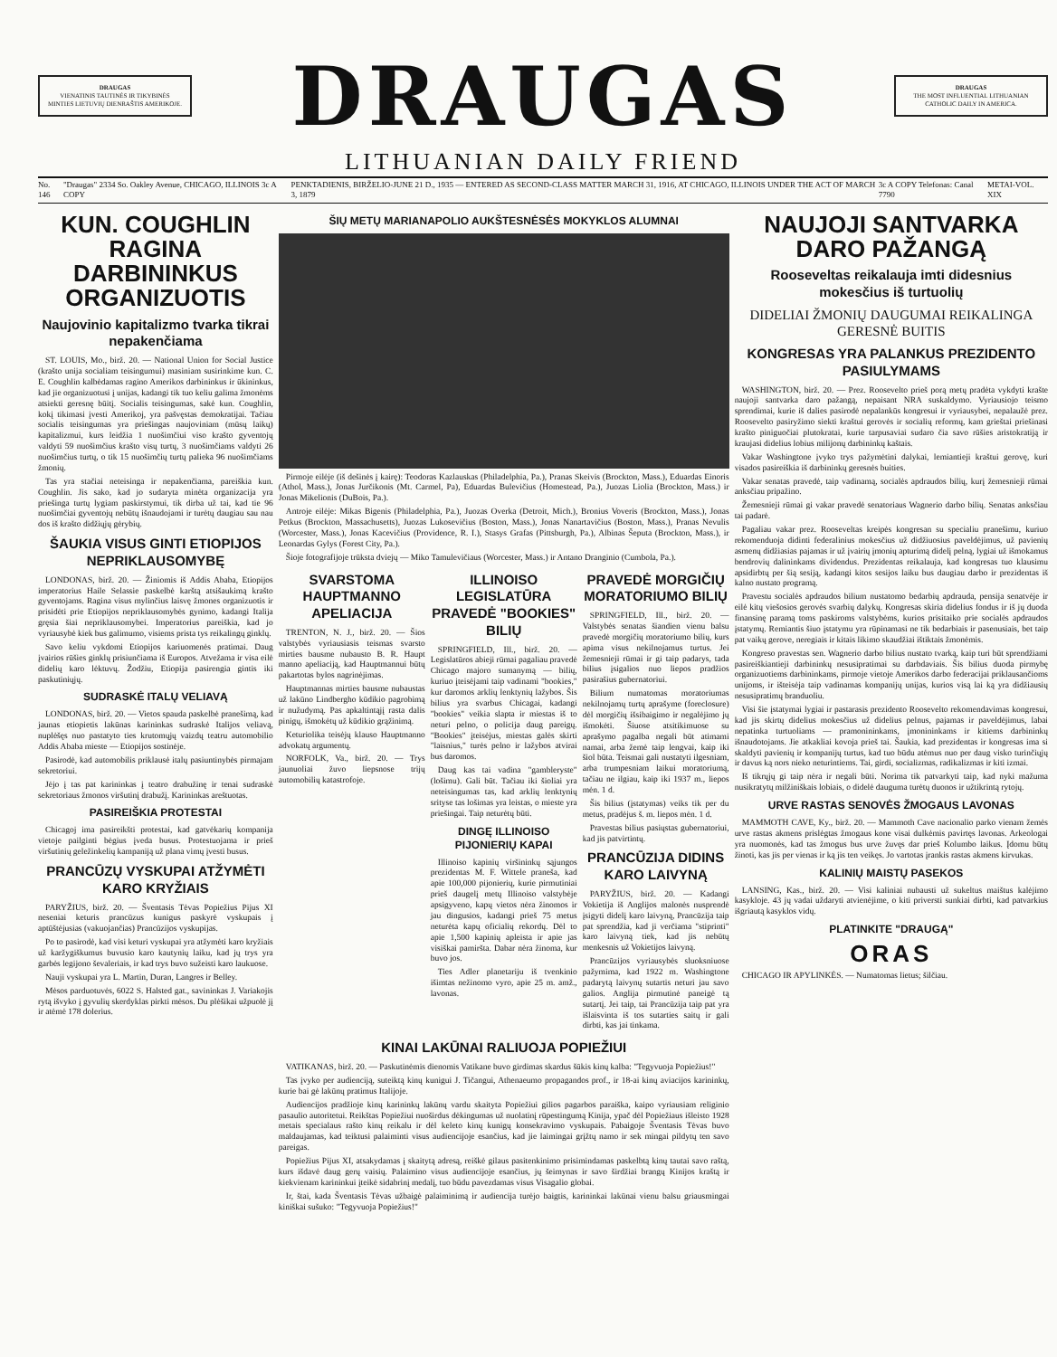DRAUGAS
VIENATINIS TAUTINĖS IR TIKYBINĖS MINTIES LIETUVIŲ DIENRAŠTIS AMERIKOJE.
DRAUGAS
DRAUGAS
THE MOST INFLUENTIAL LITHUANIAN CATHOLIC DAILY IN AMERICA.
LITHUANIAN DAILY FRIEND
No. 146 "Draugas" 2334 So. Oakley Avenue, CHICAGO, ILLINOIS 3c A COPY PENKTADIENIS, BIRŽELIO-JUNE 21 D., 1935 — ENTERED AS SECOND-CLASS MATTER MARCH 31, 1916, AT CHICAGO, ILLINOIS UNDER THE ACT OF MARCH 3, 1879 3c A COPY Telefonas: Canal 7790 METAI-VOL. XIX
KUN. COUGHLIN RAGINA DARBININKUS ORGANIZUOTIS
Naujovinio kapitalizmo tvarka tikrai nepakenčiama
ST. LOUIS, Mo., birž. 20. — National Union for Social Justice (krašto unija socialiam teisingumui) masiniam susirinkime kun. C. E. Coughlin kalbėdamas ragino Amerikos darbininkus ir ūkininkus, kad jie organizuotusi į unijas, kadangi tik tuo keliu galima žmonėms atsiekti geresnę būitį. Socialis teisingumas, sakė kun. Coughlin, kokį tikimasi įvesti Amerikoj, yra pašvęstas demokratijai. Tačiau socialis teisingumas yra priešingas naujoviniam (mūsų laikų) kapitalizmui, kurs leidžia 1 nuošimčiui viso krašto gyventojų valdyti 59 nuošimčius krašto visų turtų, 3 nuošimčiams valdyti 26 nuošimčius turtų, o tik 15 nuošimčių turtų palieka 96 nuošimčiams žmonių.
Tas yra stačiai neteisinga ir nepakenčiama, pareiškia kun. Coughlin. Jis sako, kad jo sudaryta minėta organizacija yra priešinga turtų lygiam paskirstymui, tik dirba už tai, kad tie 96 nuošimčiai gyventojų nebūtų išnaudojami ir turėtų daugiau sau nau dos iš krašto didžiųjų gėrybių.
ŠAUKIA VISUS GINTI ETIOPIJOS NEPRIKLAUSOMYBĘ
LONDONAS, birž. 20. — Žiniomis iš Addis Ababa, Etiopijos imperatorius Haile Selassie paskelbė karštą atsišaukimą krašto gyventojams. Ragina visus mylinčius laisvę žmones organizuotis ir prisidėti prie Etiopijos nepriklausomybės gynimo, kadangi Italija gręsia šiai nepriklausomybei. Imperatorius pareiškia, kad jo vyriausybė kiek bus galimumo, visiems prista tys reikalingų ginklų.
Savo keliu vykdomi Etiopijos kariuomenės pratimai. Daug įvairios rūšies ginklų prisiunčiama iš Europos. Atvežama ir visa eilė didelių karo lėktuvų. Žodžiu, Etiopija pasirengia gintis iki paskutiniųjų.
SUDRASKĖ ITALŲ VELIAVĄ
LONDONAS, birž. 20. — Vietos spauda paskelbė pranešimą, kad jaunas etiopietis lakūnas karininkas sudraskė Italijos veliavą, nuplėšęs nuo pastatyto ties krutomųjų vaizdų teatru automobilio Addis Ababa mieste — Etiopijos sostinėje.
Pasirodė, kad automobilis priklausė italų pasiuntinybės pirmajam sekretoriui.
Jėjo į tas pat karininkas į teatro drabužinę ir tenai sudraskė sekretoriaus žmonos viršutinį drabužį. Karininkas areštuotas.
PASIREIŠKIA PROTESTAI
Chicagoj ima pasireikšti protestai, kad gatvėkarių kompanija vietoje pailginti bėgius įveda busus. Protestuojama ir prieš viršutinių geležinkelių kampaniją už plana vimų įvesti busus.
PRANCŪZŲ VYSKUPAI ATŽYMĖTI KARO KRYŽIAIS
PARYŽIUS, birž. 20. — Šventasis Tėvas Popiežius Pijus XI neseniai keturis prancūzus kunigus paskyrė vyskupais į aptūštėjusias (vakuojančias) Prancūzijos vyskupijas.
Po to pasirodė, kad visi keturi vyskupai yra atžymėti karo kryžiais už karžygiškumus buvusio karo kautynių laiku, kad jų trys yra garbės legijono ševaleriais, ir kad trys buvo sužeisti karo laukuose.
Nauji vyskupai yra L. Martin, Duran, Langres ir Belley.
Mėsos parduotuvės, 6022 S. Halsted gat., savininkas J. Variakojis rytą išvyko į gyvulių skerdyklas pirkti mėsos. Du plėšikai užpuolė jį ir atėmė 178 dolerius.
ŠIŲ METŲ MARIANAPOLIO AUKŠTESNĖSĖS MOKYKLOS ALUMNAI
Pirmoje eilėje (iš dešinės į kairę): Teodoras Kazlauskas (Philadelphia, Pa.), Pranas Skeivis (Brockton, Mass.), Eduardas Einoris (Athol, Mass.), Jonas Jurčikonis (Mt. Carmel, Pa), Eduardas Bulevičius (Homestead, Pa.), Juozas Liolia (Brockton, Mass.) ir Jonas Mikelionis (DuBois, Pa.).
Antroje eilėje: Mikas Bigenis (Philadelphia, Pa.), Juozas Overka (Detroit, Mich.), Bronius Voveris (Brockton, Mass.), Jonas Petkus (Brockton, Massachusetts), Juozas Lukosevičius (Boston, Mass.), Jonas Nanartavičius (Boston, Mass.), Pranas Nevulis (Worcester, Mass.), Jonas Kacevičius (Providence, R. I.), Stasys Grafas (Pittsburgh, Pa.), Albinas Šeputa (Brockton, Mass.), ir Leonardas Gylys (Forest City, Pa.).
Šioje fotografijoje trūksta dviejų — Miko Tamulevičiaus (Worcester, Mass.) ir Antano Dranginio (Cumbola, Pa.).
SVARSTOMA HAUPTMANNO APELIACIJA
TRENTON, N. J., birž. 20. — Šios valstybės vyriausiasis teismas svarsto mirties bausme nubausto B. R. Haupt manno apeliaciją, kad Hauptmannui būtų pakartotas bylos nagrinėjimas.
Hauptmannas mirties bausme nubaustas už lakūno Lindbergho kūdikio pagrobimą ir nužudymą. Pas apkaltintąjį rasta dalis pinigų, išmokėtų už kūdikio grąžinimą.
Keturiolika teisėjų klauso Hauptmanno advokatų argumentų.
NORFOLK, Va., birž. 20. — Trys jaunuoliai žuvo liepsnose trijų automobilių katastrofoje.
ILLINOISO LEGISLATŪRA PRAVEDĖ "BOOKIES" BILIŲ
SPRINGFIELD, Ill., birž. 20. — Legislatūros abieji rūmai pagaliau pravedė Chicago majoro sumanymą — bilių, kuriuo įteisėjami taip vadinami "bookies," kur daromos arklių lenktynių lažybos. Šis bilius yra svarbus Chicagai, kadangi "bookies" veikia slapta ir miestas iš to neturi pelno, o policija daug pareigų. "Bookies" įteisėjus, miestas galės skirti "laisnius," turės pelno ir lažybos atvirai bus daromos.
Daug kas tai vadina "gambleryste" (lošimu). Gali būt. Tačiau iki šioliai yra neteisingumas tas, kad arklių lenktynių srityse tas lošimas yra leistas, o mieste yra priešingai. Taip neturėtų būti.
DINGĘ ILLINOISO PIJONIERIŲ KAPAI
Illinoiso kapinių viršininkų sąjungos prezidentas M. F. Wittele praneša, kad apie 100,000 pijonierių, kurie pirmutiniai prieš daugelį metų Illinoiso valstybėje apsigyveno, kapų vietos nėra žinomos ir jau dingusios, kadangi prieš 75 metus neturėta kapų oficialių rekordų. Dėl to apie 1,500 kapinių apleista ir apie jas visiškai pamiršta. Dabar nėra žinoma, kur buvo jos.
Ties Adler planetariju iš tvenkinio išimtas nežinomo vyro, apie 25 m. amž., lavonas.
PRAVEDĖ MORGIČIŲ MORATORIUMO BILIŲ
SPRINGFIELD, Ill., birž. 20. — Valstybės senatas šiandien vienu balsu pravedė morgičių moratoriumo bilių, kurs apima visus nekilnojamus turtus. Jei žemesnieji rūmai ir gi taip padarys, tada bilius įsigalios nuo liepos pradžios pasirašius gubernatoriui.
Bilium numatomas moratoriumas nekilnojamų turtų aprašyme (foreclosure) dėl morgičių išsibaigimo ir negalėjimo jų išmokėti. Šiuose atsitikimuose su aprašymo pagalba negali būt atimami namai, arba žemė taip lengvai, kaip iki šiol būta. Teismai gali nustatyti ilgesniam, arba trumpesniam laikui moratoriumą, tačiau ne ilgiau, kaip iki 1937 m., liepos mėn. 1 d.
Šis bilius (įstatymas) veiks tik per du metus, pradėjus š. m. liepos mėn. 1 d.
Pravestas bilius pasiųstas gubernatoriui, kad jis patvirtintų.
PRANCŪZIJA DIDINS KARO LAIVYNĄ
PARYŽIUS, birž. 20. — Kadangi Vokietija iš Anglijos malonės nusprendė įsigyti didelį karo laivyną, Prancūzija taip pat sprendžia, kad ji verčiama "stiprinti" karo laivyną tiek, kad jis nebūtų menkesnis už Vokietijos laivyną.
Prancūzijos vyriausybės sluoksniuose pažymima, kad 1922 m. Washingtone padarytą laivynų sutartis neturi jau savo galios. Anglija pirmutinė paneigė tą sutartį. Jei taip, tai Prancūzija taip pat yra išlaisvinta iš tos sutarties saitų ir gali dirbti, kas jai tinkama.
KINAI LAKŪNAI RALIUOJA POPIEŽIUI
VATIKANAS, birž. 20. — Paskutinėmis dienomis Vatikane buvo girdimas skardus šūkis kinų kalba: "Tegyvuoja Popiežius!"
Tas įvyko per audienciją, suteiktą kinų kunigui J. Tičangui, Athenaeumo propagandos prof., ir 18-ai kinų aviacijos karininkų, kurie bai gė lakūnų pratimus Italijoje.
Audiencijos pradžioje kinų karininkų lakūnų vardu skaityta Popiežiui gilios pagarbos paraiška, kaipo vyriausiam religinio pasaulio autoritetui. Reikštas Popiežiui nuoširdus dėkingumas už nuolatinį rūpestingumą Kinija, ypač dėl Popiežiaus išleisto 1928 metais specialaus rašto kinų reikalu ir dėl keleto kinų kunigų konsekravimo vyskupais. Pabaigoje Šventasis Tėvas buvo maldaujamas, kad teiktusi palaiminti visus audiencijoje esančius, kad jie laimingai grįžtų namo ir sek mingai pildytų ten savo pareigas.
Popiežius Pijus XI, atsakydamas į skaitytą adresą, reiškė gilaus pasitenkinimo prisimindamas paskelbtą kinų tautai savo raštą, kurs išdavė daug gerų vaisių. Palaimino visus audiencijoje esančius, jų šeimynas ir savo širdžiai brangų Kinijos kraštą ir kiekvienam karininkui įteikė sidabrinį medalį, tuo būdu pavezdamas visus Visagalio globai.
Ir, štai, kada Šventasis Tėvas užbaigė palaiminimą ir audiencija turėjo baigtis, karininkai lakūnai vienu balsu griausmingai kiniškai sušuko: "Tegyvuoja Popiežius!"
NAUJOJI SANTVARKA DARO PAŽANGĄ
Rooseveltas reikalauja imti didesnius mokesčius iš turtuolių
DIDELIAI ŽMONIŲ DAUGUMAI REIKALINGA GERESNĖ BUITIS
KONGRESAS YRA PALANKUS PREZIDENTO PASIULYMAMS
WASHINGTON, birž. 20. — Prez. Roosevelto prieš porą metų pradėta vykdyti krašte naujoji santvarka daro pažangą, nepaisant NRA suskaldymo. Vyriausiojo teismo sprendimai, kurie iš dalies pasirodė nepalankūs kongresui ir vyriausybei, nepalaužė prez. Roosevelto pasiryžimo siekti kraštui gerovės ir socialių reformų, kam grieštai priešinasi krašto piniguočiai plutokratai, kurie tarpusaviai sudaro čia savo rūšies aristokratiją ir kraujasi didelius lobius milijonų darbininkų kaštais.
Vakar Washingtone įvyko trys pažymėtini dalykai, lemiantieji kraštui gerovę, kuri visados pasireiškia iš darbininkų geresnės buities.
Vakar senatas pravedė, taip vadinamą, socialės apdraudos bilių, kurį žemesnieji rūmai anksčiau pripažino.
Žemesnieji rūmai gi vakar pravedė senatoriaus Wagnerio darbo bilių. Senatas anksčiau tai padarė.
Pagaliau vakar prez. Rooseveltas kreipės kongresan su specialiu pranešimu, kuriuo rekomenduoja didinti federalinius mokesčius už didžiuosius paveldėjimus, už pavienių asmenų didžiasias pajamas ir už įvairių įmonių apturimą didelį pelną, lygiai už išmokamus bendrovių dalininkams dividendus. Prezidentas reikalauja, kad kongresas tuo klausimu apsidirbtų per šią sesiją, kadangi kitos sesijos laiku bus daugiau darbo ir prezidentas iš kalno nustato programą.
Pravestu socialės apdraudos bilium nustatomo bedarbių apdrauda, pensija senatvėje ir eilė kitų viešosios gerovės svarbių dalykų. Kongresas skiria didelius fondus ir iš jų duoda finansinę paramą toms paskiroms valstybėms, kurios prisitaiko prie socialės apdraudos įstatymų. Remiantis šiuo įstatymu yra rūpinamasi ne tik bedarbiais ir pasenusiais, bet taip pat vaikų gerove, neregiais ir kitais likimo skaudžiai ištiktais žmonėmis.
Kongreso pravestas sen. Wagnerio darbo bilius nustato tvarką, kaip turi būt sprendžiami pasireiškiantieji darbininkų nesusipratimai su darbdaviais. Šis bilius duoda pirmybę organizuotiems darbininkams, pirmoje vietoje Amerikos darbo federacijai priklausančioms unijoms, ir išteisėja taip vadinamas kompanijų unijas, kurios visą lai ką yra didžiausių nesusipratimų branduoliu.
Visi šie įstatymai lygiai ir pastarasis prezidento Roosevelto rekomendavimas kongresui, kad jis skirtų didelius mokesčius už didelius pelnus, pajamas ir paveldėjimus, labai nepatinka turtuoliams — pramonininkams, įmonininkams ir kitiems darbininkų išnaudotojams. Jie atkakliai kovoja prieš tai. Šaukia, kad prezidentas ir kongresas ima si skaldyti pavienių ir kompanijų turtus, kad tuo būdu atėmus nuo per daug visko turinčiųjų ir davus ką nors nieko neturintiems. Tai, girdi, socializmas, radikalizmas ir kiti izmai.
Iš tikrųjų gi taip nėra ir negali būti. Norima tik patvarkyti taip, kad nyki mažuma nusikratytų milžiniškais lobiais, o didelė dauguma turėtų duonos ir užtikrintą rytojų.
URVE RASTAS SENOVĖS ŽMOGAUS LAVONAS
MAMMOTH CAVE, Ky., birž. 20. — Mammoth Cave nacionalio parko vienam žemės urve rastas akmens prislėgtas žmogaus kone visai dulkėmis pavirtęs lavonas. Arkeologai yra nuomonės, kad tas žmogus bus urve žuvęs dar prieš Kolumbo laikus. Įdomu būtų žinoti, kas jis per vienas ir ką jis ten veikęs. Jo vartotas įrankis rastas akmens kirvukas.
KALINIŲ MAISTŲ PASEKOS
LANSING, Kas., birž. 20. — Visi kaliniai nubausti už sukeltus maištus kalėjimo kasykloje. 43 jų vadai uždaryti atvienėjime, o kiti priversti sunkiai dirbti, kad patvarkius išgriautą kasyklos vidų.
PLATINKITE "DRAUGĄ"
ORAS
CHICAGO IR APYLINKĖS. — Numatomas lietus; šilčiau.